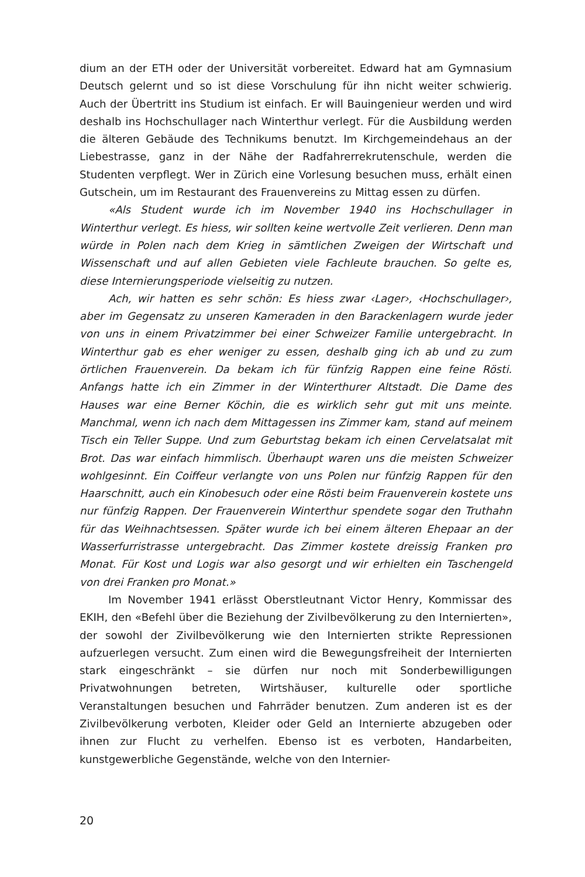dium an der ETH oder der Universität vorbereitet. Edward hat am Gymnasium Deutsch gelernt und so ist diese Vorschulung für ihn nicht weiter schwierig. Auch der Übertritt ins Studium ist einfach. Er will Bauingenieur werden und wird deshalb ins Hochschullager nach Winterthur verlegt. Für die Ausbildung werden die älteren Gebäude des Technikums benutzt. Im Kirchgemeindehaus an der Liebestrasse, ganz in der Nähe der Radfahrerrekrutenschule, werden die Studenten verpflegt. Wer in Zürich eine Vorlesung besuchen muss, erhält einen Gutschein, um im Restaurant des Frauenvereins zu Mittag essen zu dürfen.
«Als Student wurde ich im November 1940 ins Hochschullager in Winterthur verlegt. Es hiess, wir sollten keine wertvolle Zeit verlieren. Denn man würde in Polen nach dem Krieg in sämtlichen Zweigen der Wirtschaft und Wissenschaft und auf allen Gebieten viele Fachleute brauchen. So gelte es, diese Internierungsperiode vielseitig zu nutzen.
Ach, wir hatten es sehr schön: Es hiess zwar ‹Lager›, ‹Hochschullager›, aber im Gegensatz zu unseren Kameraden in den Barackenlagern wurde jeder von uns in einem Privatzimmer bei einer Schweizer Familie untergebracht. In Winterthur gab es eher weniger zu essen, deshalb ging ich ab und zu zum örtlichen Frauenverein. Da bekam ich für fünfzig Rappen eine feine Rösti. Anfangs hatte ich ein Zimmer in der Winterthurer Altstadt. Die Dame des Hauses war eine Berner Köchin, die es wirklich sehr gut mit uns meinte. Manchmal, wenn ich nach dem Mittagessen ins Zimmer kam, stand auf meinem Tisch ein Teller Suppe. Und zum Geburtstag bekam ich einen Cervelatsalat mit Brot. Das war einfach himmlisch. Überhaupt waren uns die meisten Schweizer wohlgesinnt. Ein Coiffeur verlangte von uns Polen nur fünfzig Rappen für den Haarschnitt, auch ein Kinobesuch oder eine Rösti beim Frauenverein kostete uns nur fünfzig Rappen. Der Frauenverein Winterthur spendete sogar den Truthahn für das Weihnachtsessen. Später wurde ich bei einem älteren Ehepaar an der Wasserfurristrasse untergebracht. Das Zimmer kostete dreissig Franken pro Monat. Für Kost und Logis war also gesorgt und wir erhielten ein Taschengeld von drei Franken pro Monat.»
Im November 1941 erlässt Oberstleutnant Victor Henry, Kommissar des EKIH, den «Befehl über die Beziehung der Zivilbevölkerung zu den Internierten», der sowohl der Zivilbevölkerung wie den Internierten strikte Repressionen aufzuerlegen versucht. Zum einen wird die Bewegungsfreiheit der Internierten stark eingeschränkt – sie dürfen nur noch mit Sonderbewilligungen Privatwohnungen betreten, Wirtshäuser, kulturelle oder sportliche Veranstaltungen besuchen und Fahrräder benutzen. Zum anderen ist es der Zivilbevölkerung verboten, Kleider oder Geld an Internierte abzugeben oder ihnen zur Flucht zu verhelfen. Ebenso ist es verboten, Handarbeiten, kunstgewerbliche Gegenstände, welche von den Internier-
20